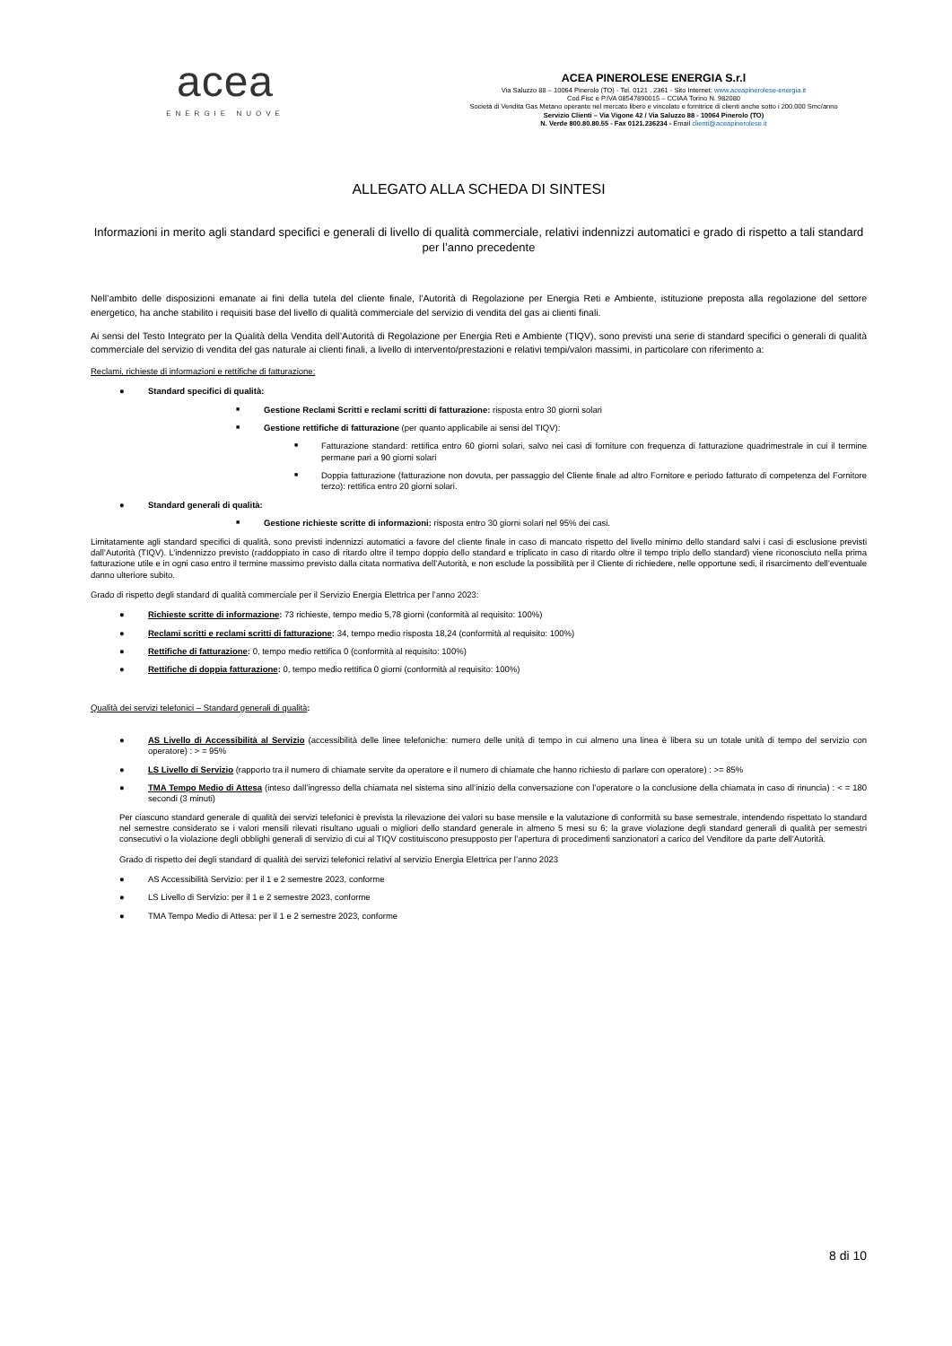acea
ENERGIE NUOVE
ACEA PINEROLESE ENERGIA S.r.l
Via Saluzzo 88 – 10064 Pinerolo (TO) - Tel. 0121 . 2361 - Sito Internet: www.aceapinerolese-energia.it
Cod.Fisc e P.IVA 08547890015 – CCIAA Torino N. 982080
Società di Vendita Gas Metano operante nel mercato libero e vincolato e fornitrice di clienti anche sotto i 200.000 Smc/anno
Servizio Clienti – Via Vigone 42 / Via Saluzzo 88 - 10064 Pinerolo (TO)
N. Verde 800.80.80.55 - Fax 0121.236234 - Email clienti@aceapinerolese.it
ALLEGATO ALLA SCHEDA DI SINTESI
Informazioni in merito agli standard specifici e generali di livello di qualità commerciale, relativi indennizzi automatici e grado di rispetto a tali standard per l’anno precedente
Nell’ambito delle disposizioni emanate ai fini della tutela del cliente finale, l’Autorità di Regolazione per Energia Reti e Ambiente, istituzione preposta alla regolazione del settore energetico, ha anche stabilito i requisiti base del livello di qualità commerciale del servizio di vendita del gas ai clienti finali.
Ai sensi del Testo Integrato per la Qualità della Vendita dell’Autorità di Regolazione per Energia Reti e Ambiente (TIQV), sono previsti una serie di standard specifici o generali di qualità commerciale del servizio di vendita del gas naturale ai clienti finali, a livello di intervento/prestazioni e relativi tempi/valori massimi, in particolare con riferimento a:
Reclami, richieste di informazioni e rettifiche di fatturazione:
● Standard specifici di qualità:
■ Gestione Reclami Scritti e reclami scritti di fatturazione: risposta entro 30 giorni solari
■ Gestione rettifiche di fatturazione (per quanto applicabile ai sensi del TIQV):
■ Fatturazione standard: rettifica entro 60 giorni solari, salvo nei casi di forniture con frequenza di fatturazione quadrimestrale in cui il termine permane pari a 90 giorni solari
■ Doppia fatturazione (fatturazione non dovuta, per passaggio del Cliente finale ad altro Fornitore e periodo fatturato di competenza del Fornitore terzo): rettifica entro 20 giorni solari.
● Standard generali di qualità:
■ Gestione richieste scritte di informazioni: risposta entro 30 giorni solari nel 95% dei casi.
Limitatamente agli standard specifici di qualità, sono previsti indennizzi automatici a favore del cliente finale in caso di mancato rispetto del livello minimo dello standard salvi i casi di esclusione previsti dall’Autorità (TIQV). L’indennizzo previsto (raddoppiato in caso di ritardo oltre il tempo doppio dello standard e triplicato in caso di ritardo oltre il tempo triplo dello standard) viene riconosciuto nella prima fatturazione utile e in ogni caso entro il termine massimo previsto dalla citata normativa dell’Autorità, e non esclude la possibilità per il Cliente di richiedere, nelle opportune sedi, il risarcimento dell’eventuale danno ulteriore subito.
Grado di rispetto degli standard di qualità commerciale per il Servizio Energia Elettrica per l’anno 2023:
● Richieste scritte di informazione: 73 richieste, tempo medio 5,78 giorni (conformità al requisito: 100%)
● Reclami scritti e reclami scritti di fatturazione: 34, tempo medio risposta 18,24 (conformità al requisito: 100%)
● Rettifiche di fatturazione: 0, tempo medio rettifica 0 (conformità al requisito: 100%)
● Rettifiche di doppia fatturazione: 0, tempo medio rettifica 0 giorni (conformità al requisito: 100%)
Qualità dei servizi telefonici – Standard generali di qualità:
● AS Livello di Accessibilità al Servizio (accessibilità delle linee telefoniche: numero delle unità di tempo in cui almeno una linea è libera su un totale unità di tempo del servizio con operatore) : > = 95%
● LS Livello di Servizio (rapporto tra il numero di chiamate servite da operatore e il numero di chiamate che hanno richiesto di parlare con operatore) : >= 85%
● TMA Tempo Medio di Attesa (inteso dall’ingresso della chiamata nel sistema sino all’inizio della conversazione con l’operatore o la conclusione della chiamata in caso di rinuncia) : < = 180 secondi (3 minuti)
Per ciascuno standard generale di qualità dei servizi telefonici è prevista la rilevazione dei valori su base mensile e la valutazione di conformità su base semestrale, intendendo rispettato lo standard nel semestre considerato se i valori mensili rilevati risultano uguali o migliori dello standard generale in almeno 5 mesi su 6; la grave violazione degli standard generali di qualità per semestri consecutivi o la violazione degli obblighi generali di servizio di cui al TIQV costituiscono presupposto per l’apertura di procedimenti sanzionatori a carico del Venditore da parte dell’Autorità.
Grado di rispetto dei degli standard di qualità dei servizi telefonici relativi al servizio Energia Elettrica per l’anno 2023
● AS Accessibilità Servizio: per il 1 e 2 semestre 2023, conforme
● LS Livello di Servizio: per il 1 e 2 semestre 2023, conforme
● TMA Tempo Medio di Attesa: per il 1 e 2 semestre 2023, conforme
8 di 10